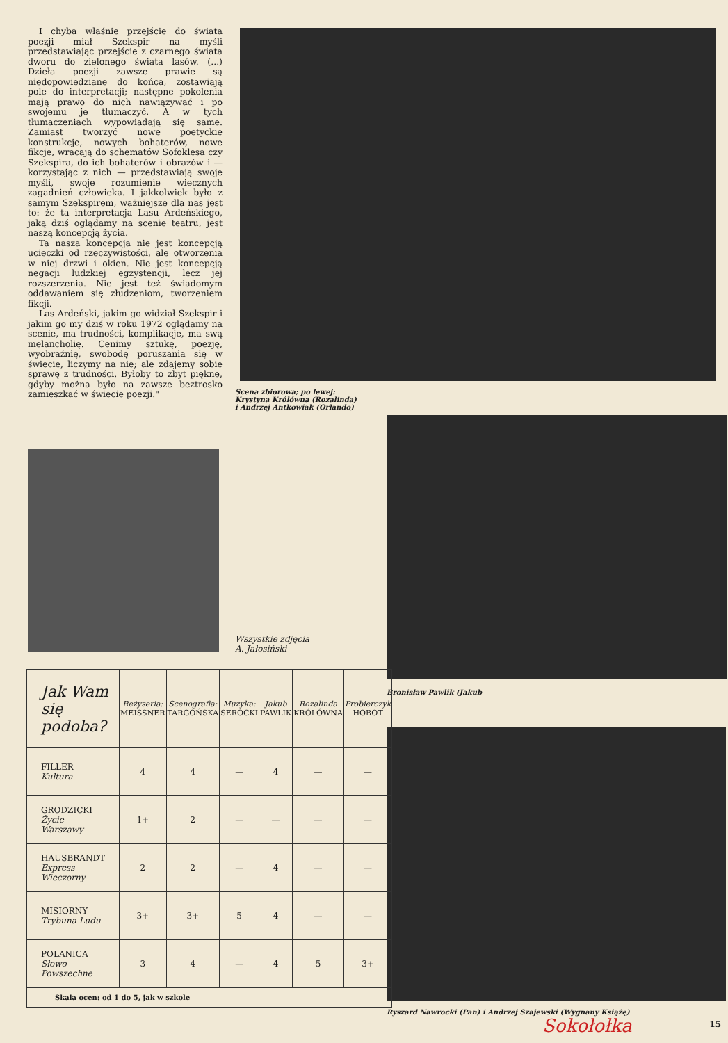I chyba właśnie przejście do świata poezji miał Szekspir na myśli przedstawiając przejście z czarnego świata dworu do zielonego świata lasów. (...) Dzieła poezji zawsze prawie są niedopowiedziane do końca, zostawiają pole do interpretacji; następne pokolenia mają prawo do nich nawiązywać i po swojemu je tłumaczyć. A w tych tłumaczeniach wypowiadają się same. Zamiast tworzyć nowe poetyckie konstrukcje, nowych bohaterów, nowe fikcje, wracają do schematów Sofoklesa czy Szekspira, do ich bohaterów i obrazów i — korzystając z nich — przedstawiają swoje myśli, swoje rozumienie wiecznych zagadnień człowieka. I jakkolwiek było z samym Szekspirem, ważniejsze dla nas jest to: że ta interpretacja Lasu Ardeńskiego, jaką dziś oglądamy na scenie teatru, jest naszą koncepcją życia.
Ta nasza koncepcja nie jest koncepcją ucieczki od rzeczywistości, ale otworzenia w niej drzwi i okien. Nie jest koncepcją negacji ludzkiej egzystencji, lecz jej rozszerzenia. Nie jest też świadomym oddawaniem się złudzeniom, tworzeniem fikcji.
Las Ardeński, jakim go widział Szekspir i jakim go my dziś w roku 1972 oglądamy na scenie, ma trudności, komplikacje, ma swą melancholię. Cenimy sztukę, poezję, wyobraźnię, swobodę poruszania się w świecie, liczymy na nie; ale zdajemy sobie sprawę z trudności. Byłoby to zbyt piękne, gdyby można było na zawsze beztrosko zamieszkać w świecie poezji."
Scena zbiorowa; po lewej: Krystyna Królówna (Rozalinda) i Andrzej Antkowiak (Orlando)
Wszystkie zdjęcia
A. Jałosiński
Bronisław Pawlik (Jakub
Ryszard Nawrocki (Pan) i Andrzej Szajewski (Wygnany Książę)
| Jak Wam się podoba? | Reżyseria: MEISSNER | Scenografia: TARGOŃSKA | Muzyka: SEROCKI | Jakub PAWLIK | Rozalinda KRÓLÓWNA | Probierczyk HOBOT |
| --- | --- | --- | --- | --- | --- | --- |
| FILLER Kultura | 4 | 4 | — | 4 | — | — |
| GRODZICKI Życie Warszawy | 1+ | 2 | — | — | — | — |
| HAUSBRANDT Express Wieczorny | 2 | 2 | — | 4 | — | — |
| MISIORNY Trybuna Ludu | 3+ | 3+ | 5 | 4 | — | — |
| POLANICA Słowo Powszechne | 3 | 4 | — | 4 | 5 | 3+ |
| Skala ocen: od 1 do 5, jak w szkole | | | | | | |
Sokołołka 15